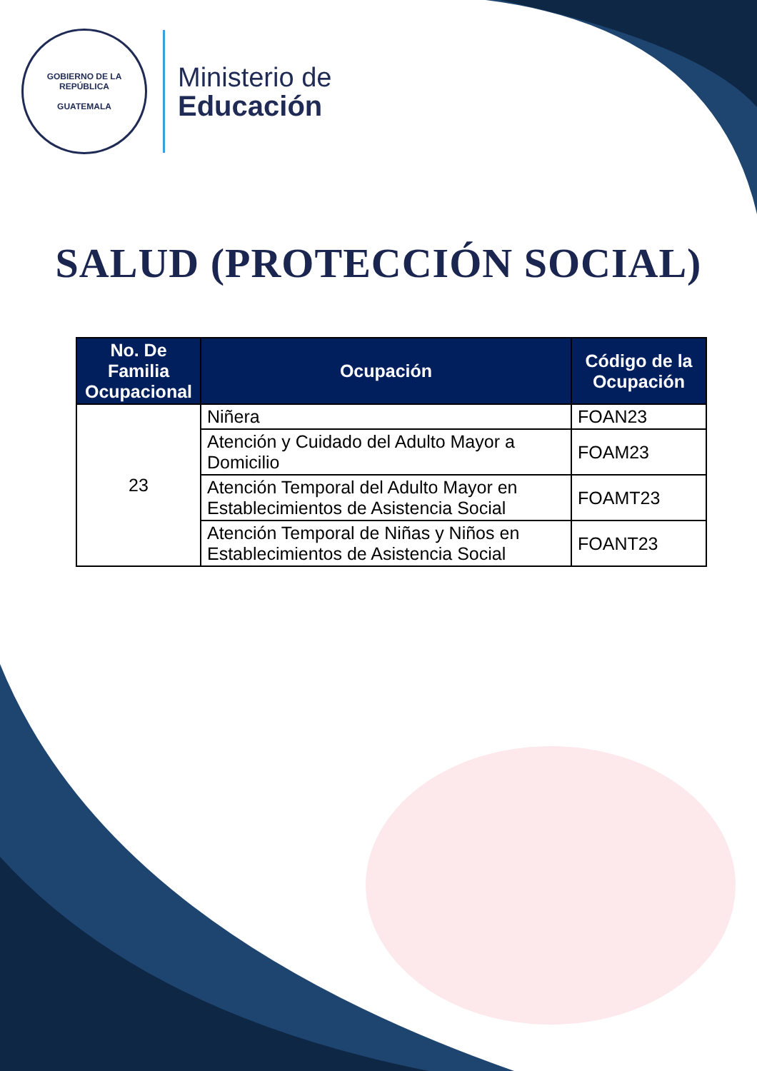GOBIERNO DE LA REPÚBLICA
GUATEMALA
Ministerio de
Educación
SALUD (PROTECCIÓN SOCIAL)
| No. De Familia Ocupacional | Ocupación | Código de la Ocupación |
| --- | --- | --- |
| 23 | Niñera | FOAN23 |
| | Atención y Cuidado del Adulto Mayor a Domicilio | FOAM23 |
| | Atención Temporal del Adulto Mayor en Establecimientos de Asistencia Social | FOAMT23 |
| | Atención Temporal de Niñas y Niños en Establecimientos de Asistencia Social | FOANT23 |